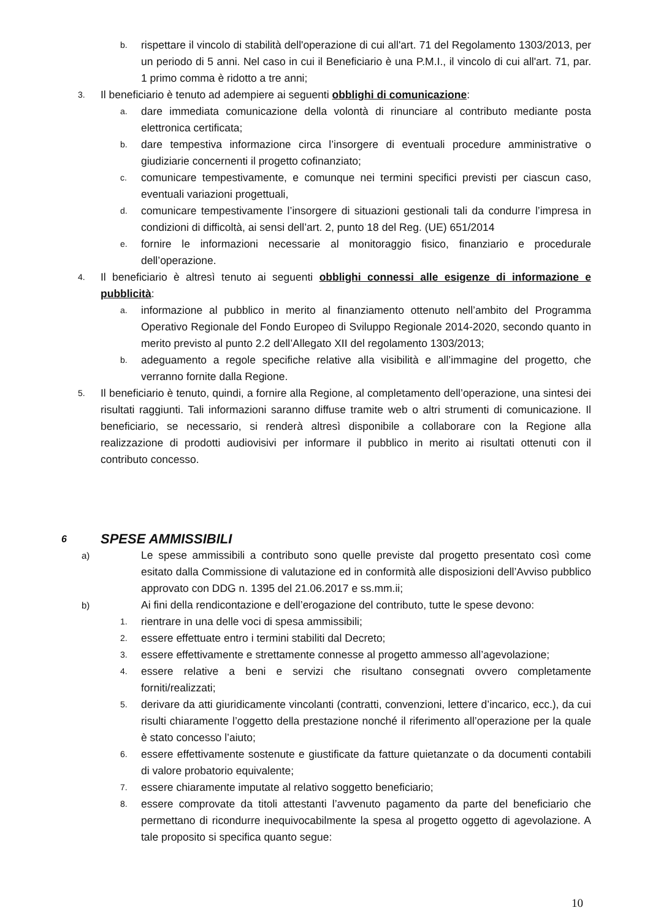b. rispettare il vincolo di stabilità dell'operazione di cui all'art. 71 del Regolamento 1303/2013, per un periodo di 5 anni. Nel caso in cui il Beneficiario è una P.M.I., il vincolo di cui all'art. 71, par. 1 primo comma è ridotto a tre anni;
3. Il beneficiario è tenuto ad adempiere ai seguenti obblighi di comunicazione:
a. dare immediata comunicazione della volontà di rinunciare al contributo mediante posta elettronica certificata;
b. dare tempestiva informazione circa l’insorgere di eventuali procedure amministrative o giudiziarie concernenti il progetto cofinanziato;
c. comunicare tempestivamente, e comunque nei termini specifici previsti per ciascun caso, eventuali variazioni progettuali,
d. comunicare tempestivamente l’insorgere di situazioni gestionali tali da condurre l’impresa in condizioni di difficoltà, ai sensi dell’art. 2, punto 18 del Reg. (UE) 651/2014
e. fornire le informazioni necessarie al monitoraggio fisico, finanziario e procedurale dell’operazione.
4. Il beneficiario è altresì tenuto ai seguenti obblighi connessi alle esigenze di informazione e pubblicità:
a. informazione al pubblico in merito al finanziamento ottenuto nell’ambito del Programma Operativo Regionale del Fondo Europeo di Sviluppo Regionale 2014-2020, secondo quanto in merito previsto al punto 2.2 dell’Allegato XII del regolamento 1303/2013;
b. adeguamento a regole specifiche relative alla visibilità e all’immagine del progetto, che verranno fornite dalla Regione.
5. Il beneficiario è tenuto, quindi, a fornire alla Regione, al completamento dell’operazione, una sintesi dei risultati raggiunti. Tali informazioni saranno diffuse tramite web o altri strumenti di comunicazione. Il beneficiario, se necessario, si renderà altresì disponibile a collaborare con la Regione alla realizzazione di prodotti audiovisivi per informare il pubblico in merito ai risultati ottenuti con il contributo concesso.
6 SPESE AMMISSIBILI
a) Le spese ammissibili a contributo sono quelle previste dal progetto presentato così come esitato dalla Commissione di valutazione ed in conformità alle disposizioni dell’Avviso pubblico approvato con DDG n. 1395 del 21.06.2017 e ss.mm.ii;
b) Ai fini della rendicontazione e dell’erogazione del contributo, tutte le spese devono:
1. rientrare in una delle voci di spesa ammissibili;
2. essere effettuate entro i termini stabiliti dal Decreto;
3. essere effettivamente e strettamente connesse al progetto ammesso all’agevolazione;
4. essere relative a beni e servizi che risultano consegnati ovvero completamente forniti/realizzati;
5. derivare da atti giuridicamente vincolanti (contratti, convenzioni, lettere d’incarico, ecc.), da cui risulti chiaramente l’oggetto della prestazione nonché il riferimento all’operazione per la quale è stato concesso l’aiuto;
6. essere effettivamente sostenute e giustificate da fatture quietanzate o da documenti contabili di valore probatorio equivalente;
7. essere chiaramente imputate al relativo soggetto beneficiario;
8. essere comprovate da titoli attestanti l’avvenuto pagamento da parte del beneficiario che permettano di ricondurre inequivocabilmente la spesa al progetto oggetto di agevolazione. A tale proposito si specifica quanto segue:
10